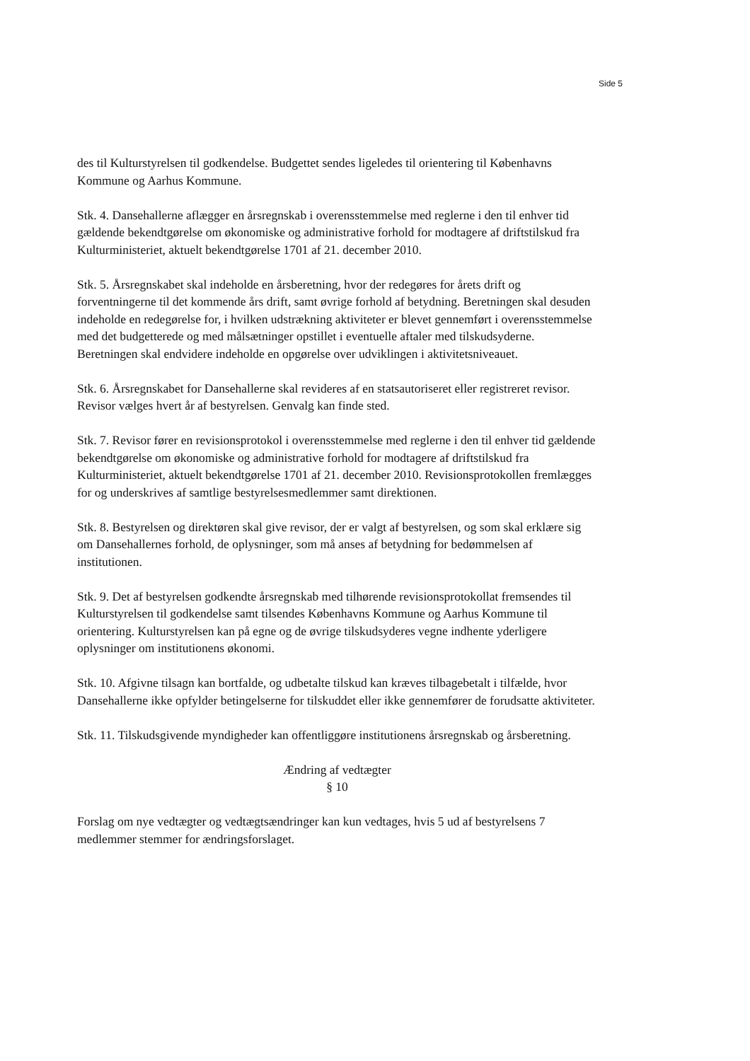Side 5
des til Kulturstyrelsen til godkendelse. Budgettet sendes ligeledes til orientering til Københavns Kommune og Aarhus Kommune.
Stk. 4. Dansehallerne aflægger en årsregnskab i overensstemmelse med reglerne i den til enhver tid gældende bekendtgørelse om økonomiske og administrative forhold for modtagere af driftstilskud fra Kulturministeriet, aktuelt bekendtgørelse 1701 af 21. december 2010.
Stk. 5. Årsregnskabet skal indeholde en årsberetning, hvor der redegøres for årets drift og forventningerne til det kommende års drift, samt øvrige forhold af betydning. Beretningen skal desuden indeholde en redegørelse for, i hvilken udstrækning aktiviteter er blevet gennemført i overensstemmelse med det budgetterede og med målsætninger opstillet i eventuelle aftaler med tilskudsyderne. Beretningen skal endvidere indeholde en opgørelse over udviklingen i aktivitetsniveauet.
Stk. 6. Årsregnskabet for Dansehallerne skal revideres af en statsautoriseret eller registreret revisor. Revisor vælges hvert år af bestyrelsen. Genvalg kan finde sted.
Stk. 7. Revisor fører en revisionsprotokol i overensstemmelse med reglerne i den til enhver tid gældende bekendtgørelse om økonomiske og administrative forhold for modtagere af driftstilskud fra Kulturministeriet, aktuelt bekendtgørelse 1701 af 21. december 2010. Revisionsprotokollen fremlægges for og underskrives af samtlige bestyrelsesmedlemmer samt direktionen.
Stk. 8. Bestyrelsen og direktøren skal give revisor, der er valgt af bestyrelsen, og som skal erklære sig om Dansehallernes forhold, de oplysninger, som må anses af betydning for bedømmelsen af institutionen.
Stk. 9. Det af bestyrelsen godkendte årsregnskab med tilhørende revisionsprotokollat fremsendes til Kulturstyrelsen til godkendelse samt tilsendes Københavns Kommune og Aarhus Kommune til orientering. Kulturstyrelsen kan på egne og de øvrige tilskudsyderes vegne indhente yderligere oplysninger om institutionens økonomi.
Stk. 10. Afgivne tilsagn kan bortfalde, og udbetalte tilskud kan kræves tilbagebetalt i tilfælde, hvor Dansehallerne ikke opfylder betingelserne for tilskuddet eller ikke gennemfører de forudsatte aktiviteter.
Stk. 11. Tilskudsgivende myndigheder kan offentliggøre institutionens årsregnskab og årsberetning.
Ændring af vedtægter
§ 10
Forslag om nye vedtægter og vedtægtsændringer kan kun vedtages, hvis 5 ud af bestyrelsens 7 medlemmer stemmer for ændringsforslaget.